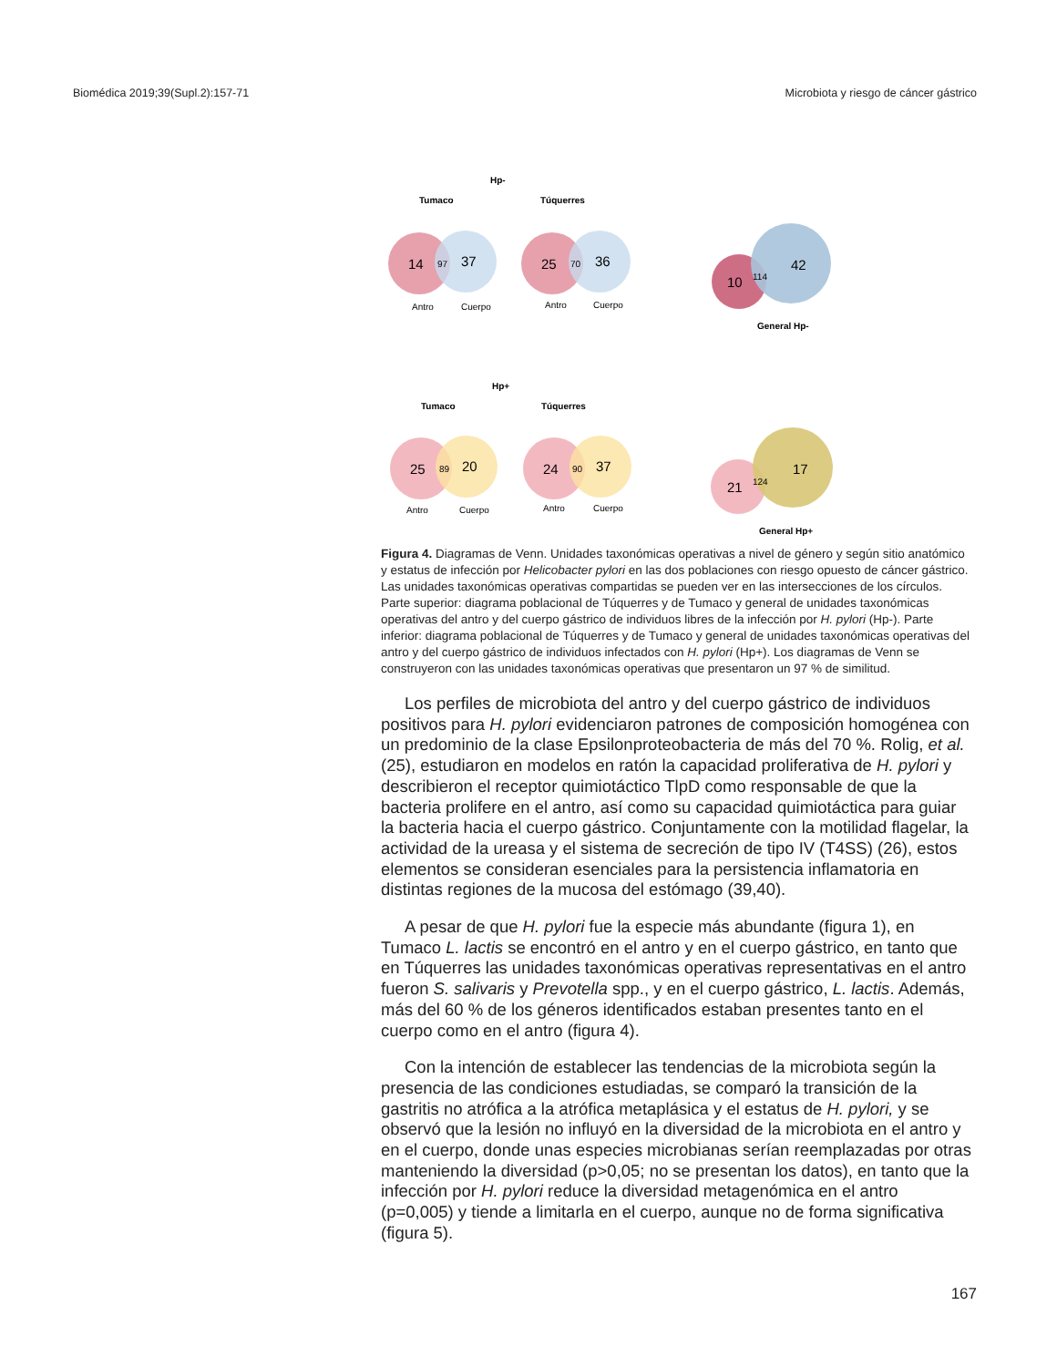Biomédica 2019;39(Supl.2):157-71 Microbiota y riesgo de cáncer gástrico
Hp-
Tumaco
Túquerres
14
97
37
Antro
Cuerpo
25
70
36
Antro
Cuerpo
10
114
42
General Hp-
Hp+
Tumaco
Túquerres
25
89
20
Antro
Cuerpo
24
90
37
Antro
Cuerpo
21
124
17
General Hp+
Figura 4. Diagramas de Venn. Unidades taxonómicas operativas a nivel de género y según sitio anatómico y estatus de infección por Helicobacter pylori en las dos poblaciones con riesgo opuesto de cáncer gástrico. Las unidades taxonómicas operativas compartidas se pueden ver en las intersecciones de los círculos. Parte superior: diagrama poblacional de Túquerres y de Tumaco y general de unidades taxonómicas operativas del antro y del cuerpo gástrico de individuos libres de la infección por H. pylori (Hp-). Parte inferior: diagrama poblacional de Túquerres y de Tumaco y general de unidades taxonómicas operativas del antro y del cuerpo gástrico de individuos infectados con H. pylori (Hp+). Los diagramas de Venn se construyeron con las unidades taxonómicas operativas que presentaron un 97 % de similitud.
Los perfiles de microbiota del antro y del cuerpo gástrico de individuos positivos para H. pylori evidenciaron patrones de composición homogénea con un predominio de la clase Epsilonproteobacteria de más del 70 %. Rolig, et al. (25), estudiaron en modelos en ratón la capacidad proliferativa de H. pylori y describieron el receptor quimiotáctico TlpD como responsable de que la bacteria prolifere en el antro, así como su capacidad quimiotáctica para guiar la bacteria hacia el cuerpo gástrico. Conjuntamente con la motilidad flagelar, la actividad de la ureasa y el sistema de secreción de tipo IV (T4SS) (26), estos elementos se consideran esenciales para la persistencia inflamatoria en distintas regiones de la mucosa del estómago (39,40).
A pesar de que H. pylori fue la especie más abundante (figura 1), en Tumaco L. lactis se encontró en el antro y en el cuerpo gástrico, en tanto que en Túquerres las unidades taxonómicas operativas representativas en el antro fueron S. salivaris y Prevotella spp., y en el cuerpo gástrico, L. lactis. Además, más del 60 % de los géneros identificados estaban presentes tanto en el cuerpo como en el antro (figura 4).
Con la intención de establecer las tendencias de la microbiota según la presencia de las condiciones estudiadas, se comparó la transición de la gastritis no atrófica a la atrófica metaplásica y el estatus de H. pylori, y se observó que la lesión no influyó en la diversidad de la microbiota en el antro y en el cuerpo, donde unas especies microbianas serían reemplazadas por otras manteniendo la diversidad (p>0,05; no se presentan los datos), en tanto que la infección por H. pylori reduce la diversidad metagenómica en el antro (p=0,005) y tiende a limitarla en el cuerpo, aunque no de forma significativa (figura 5).
167